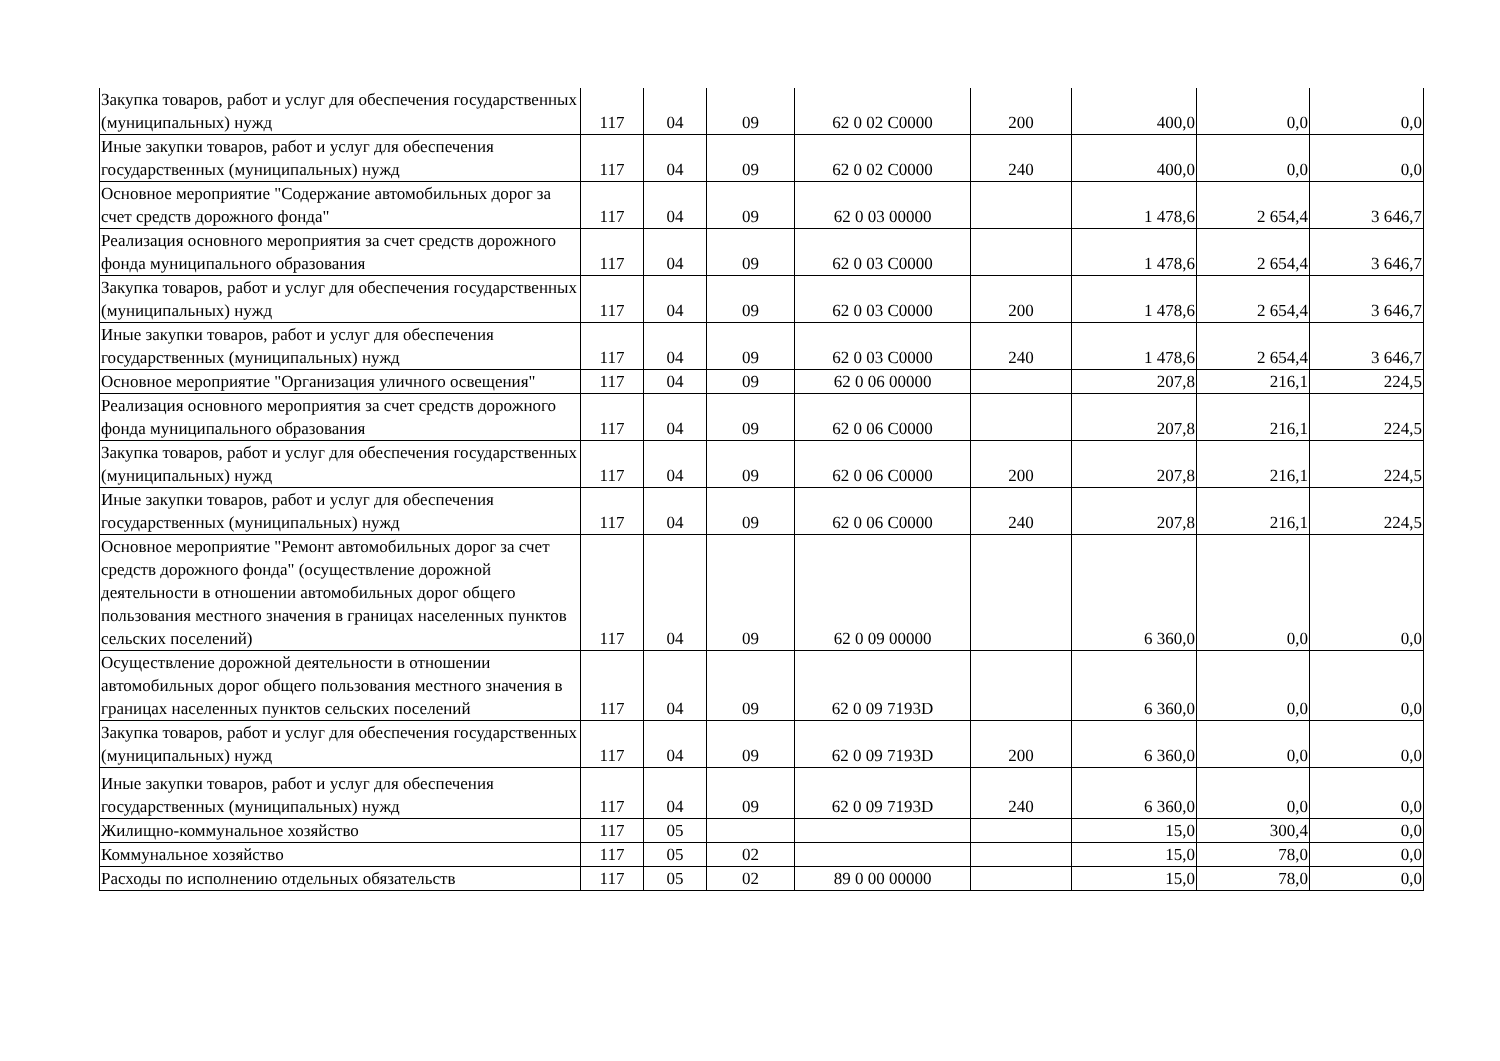| Закупка товаров, работ и услуг для обеспечения государственных (муниципальных) нужд | 117 | 04 | 09 | 62 0 02 C0000 | 200 | 400,0 | 0,0 | 0,0 |
| Иные закупки товаров, работ и услуг для обеспечения государственных (муниципальных) нужд | 117 | 04 | 09 | 62 0 02 C0000 | 240 | 400,0 | 0,0 | 0,0 |
| Основное мероприятие "Содержание автомобильных дорог за счет средств дорожного фонда" | 117 | 04 | 09 | 62 0 03 00000 | | 1 478,6 | 2 654,4 | 3 646,7 |
| Реализация основного мероприятия за счет средств дорожного фонда муниципального образования | 117 | 04 | 09 | 62 0 03 C0000 | | 1 478,6 | 2 654,4 | 3 646,7 |
| Закупка товаров, работ и услуг для обеспечения государственных (муниципальных) нужд | 117 | 04 | 09 | 62 0 03 C0000 | 200 | 1 478,6 | 2 654,4 | 3 646,7 |
| Иные закупки товаров, работ и услуг для обеспечения государственных (муниципальных) нужд | 117 | 04 | 09 | 62 0 03 C0000 | 240 | 1 478,6 | 2 654,4 | 3 646,7 |
| Основное мероприятие "Организация уличного освещения" | 117 | 04 | 09 | 62 0 06 00000 | | 207,8 | 216,1 | 224,5 |
| Реализация основного мероприятия за счет средств дорожного фонда муниципального образования | 117 | 04 | 09 | 62 0 06 C0000 | | 207,8 | 216,1 | 224,5 |
| Закупка товаров, работ и услуг для обеспечения государственных (муниципальных) нужд | 117 | 04 | 09 | 62 0 06 C0000 | 200 | 207,8 | 216,1 | 224,5 |
| Иные закупки товаров, работ и услуг для обеспечения государственных (муниципальных) нужд | 117 | 04 | 09 | 62 0 06 C0000 | 240 | 207,8 | 216,1 | 224,5 |
| Основное мероприятие "Ремонт автомобильных дорог за счет средств дорожного фонда" (осуществление дорожной деятельности в отношении автомобильных дорог общего пользования местного значения в границах населенных пунктов сельских поселений) | 117 | 04 | 09 | 62 0 09 00000 | | 6 360,0 | 0,0 | 0,0 |
| Осуществление дорожной деятельности в отношении автомобильных дорог общего пользования местного значения в границах населенных пунктов сельских поселений | 117 | 04 | 09 | 62 0 09 7193D | | 6 360,0 | 0,0 | 0,0 |
| Закупка товаров, работ и услуг для обеспечения государственных (муниципальных) нужд | 117 | 04 | 09 | 62 0 09 7193D | 200 | 6 360,0 | 0,0 | 0,0 |
| Иные закупки товаров, работ и услуг для обеспечения государственных (муниципальных) нужд | 117 | 04 | 09 | 62 0 09 7193D | 240 | 6 360,0 | 0,0 | 0,0 |
| Жилищно-коммунальное хозяйство | 117 | 05 | | | | 15,0 | 300,4 | 0,0 |
| Коммунальное хозяйство | 117 | 05 | 02 | | | 15,0 | 78,0 | 0,0 |
| Расходы по исполнению отдельных обязательств | 117 | 05 | 02 | 89 0 00 00000 | | 15,0 | 78,0 | 0,0 |